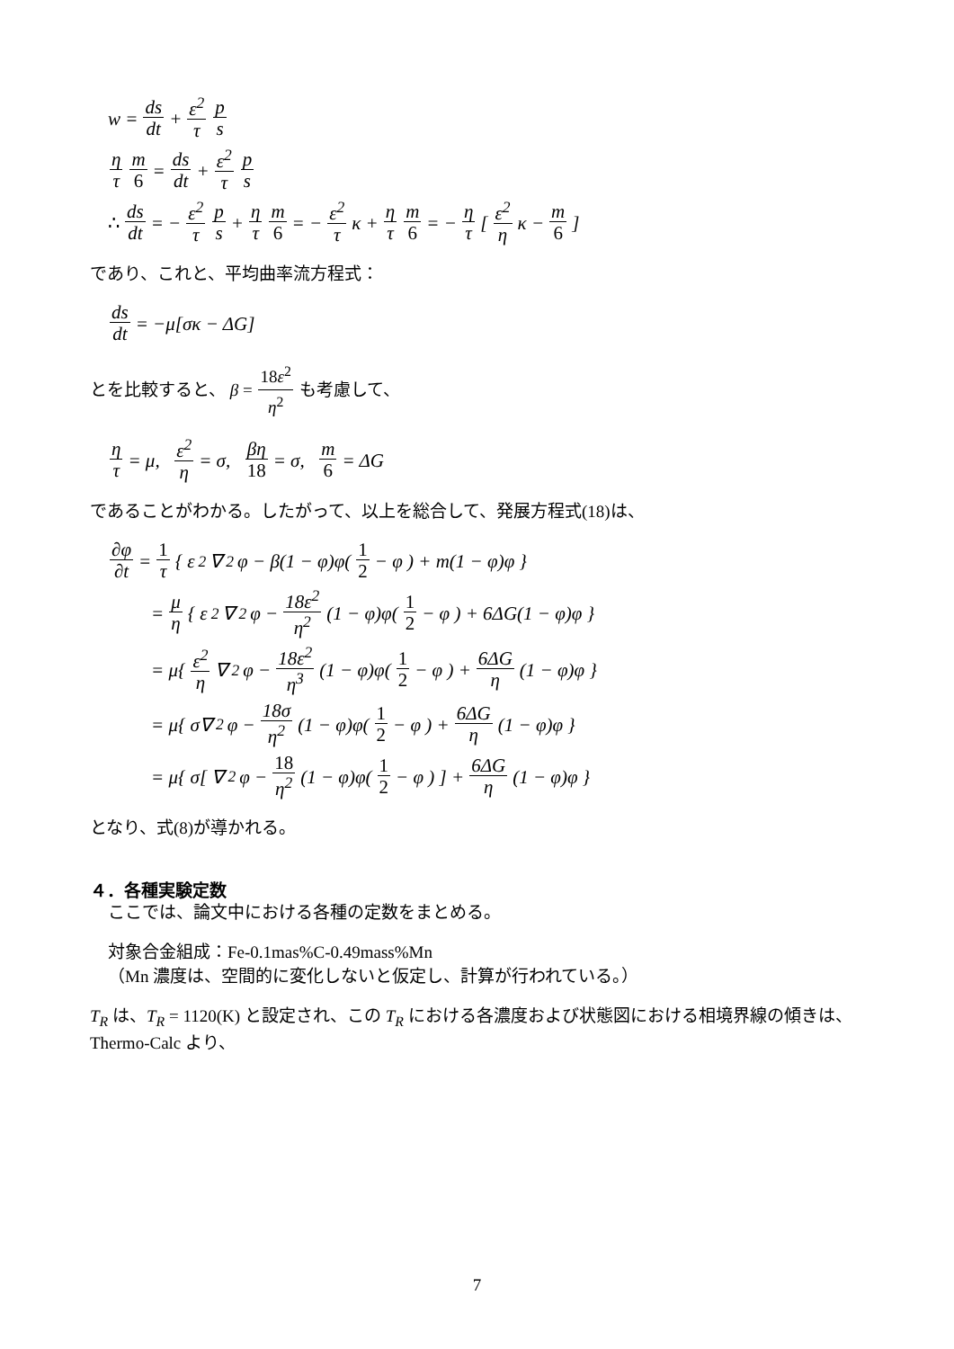w = ds dt + ε<sup>2</sup> τ p s
η τ m 6 = ds dt + ε<sup>2</sup> τ p s
∴ ds dt = − ε<sup>2</sup> τ p s + η τ m 6 = − ε<sup>2</sup> τ κ + η τ m 6 = − η τ [ ε<sup>2</sup> η κ − m 6 ]
であり、これと、平均曲率流方程式：
ds dt = −μ[σκ − ΔG]
とを比較すると、 β = 18ε<sup>2</sup> η<sup>2</sup> も考慮して、
η τ = μ, ε<sup>2</sup> η = σ, βη 18 = σ, m 6 = ΔG
であることがわかる。したがって、以上を総合して、発展方程式(18)は、
∂φ ∂t = 1 τ { ε<sup>2</sup>∇<sup>2</sup>φ − β(1 − φ)φ( 1 2 − φ ) + m(1 − φ)φ }
= μ η { ε<sup>2</sup>∇<sup>2</sup>φ − 18ε<sup>2</sup> η<sup>2</sup> (1 − φ)φ( 1 2 − φ ) + 6ΔG(1 − φ)φ }
= μ{ ε<sup>2</sup> η ∇<sup>2</sup>φ − 18ε<sup>2</sup> η<sup>3</sup> (1 − φ)φ( 1 2 − φ ) + 6ΔG η (1 − φ)φ }
= μ{ σ∇<sup>2</sup>φ − 18σ η<sup>2</sup> (1 − φ)φ( 1 2 − φ ) + 6ΔG η (1 − φ)φ }
= μ{ σ[ ∇<sup>2</sup>φ − 18 η<sup>2</sup> (1 − φ)φ( 1 2 − φ ) ] + 6ΔG η (1 − φ)φ }
となり、式(8)が導かれる。
４．各種実験定数
ここでは、論文中における各種の定数をまとめる。
対象合金組成：Fe-0.1mas%C-0.49mass%Mn
（Mn 濃度は、空間的に変化しないと仮定し、計算が行われている。）
T<sub>R</sub> は、T<sub>R</sub> = 1120(K) と設定され、この T<sub>R</sub> における各濃度および状態図における相境界線の傾きは、Thermo-Calc より、
7